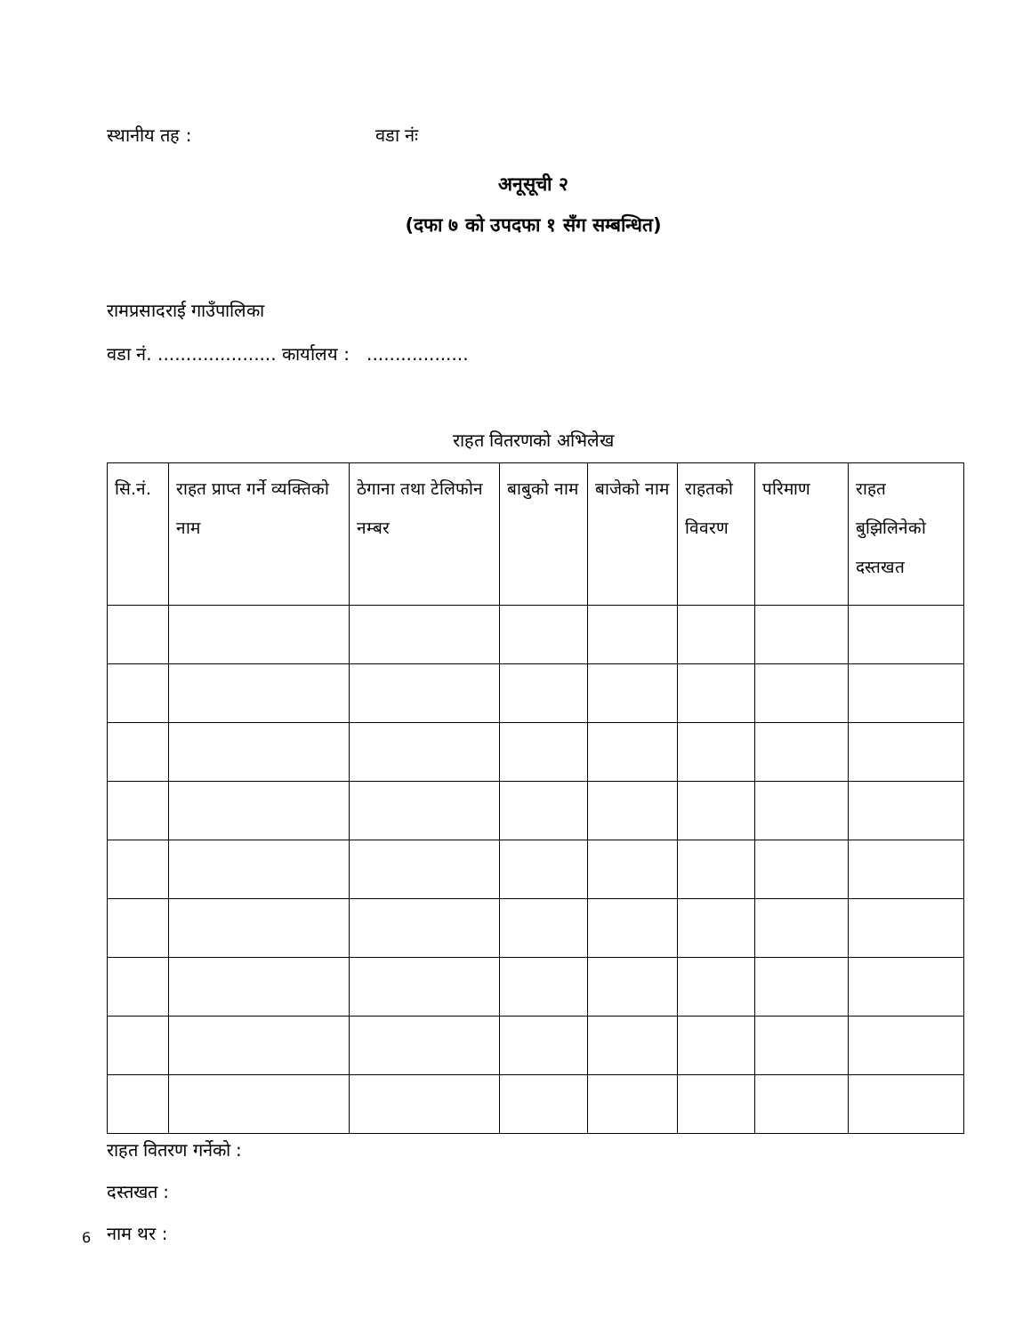स्थानीय तह : वडा नंः
अनूसूची २
(दफा ७ को उपदफा १ सँग सम्बन्धित)
रामप्रसादराई गाउँपालिका
वडा नं. ..................... कार्यालय : ..................
राहत वितरणको अभिलेख
| सि.नं. | राहत प्राप्त गर्ने व्यक्तिको नाम | ठेगाना तथा टेलिफोन नम्बर | बाबुको नाम | बाजेको नाम | राहतको विवरण | परिमाण | राहत बुझिलिनेको दस्तखत |
| --- | --- | --- | --- | --- | --- | --- | --- |
राहत वितरण गर्नेको :
दस्तखत :
नाम थर :
6